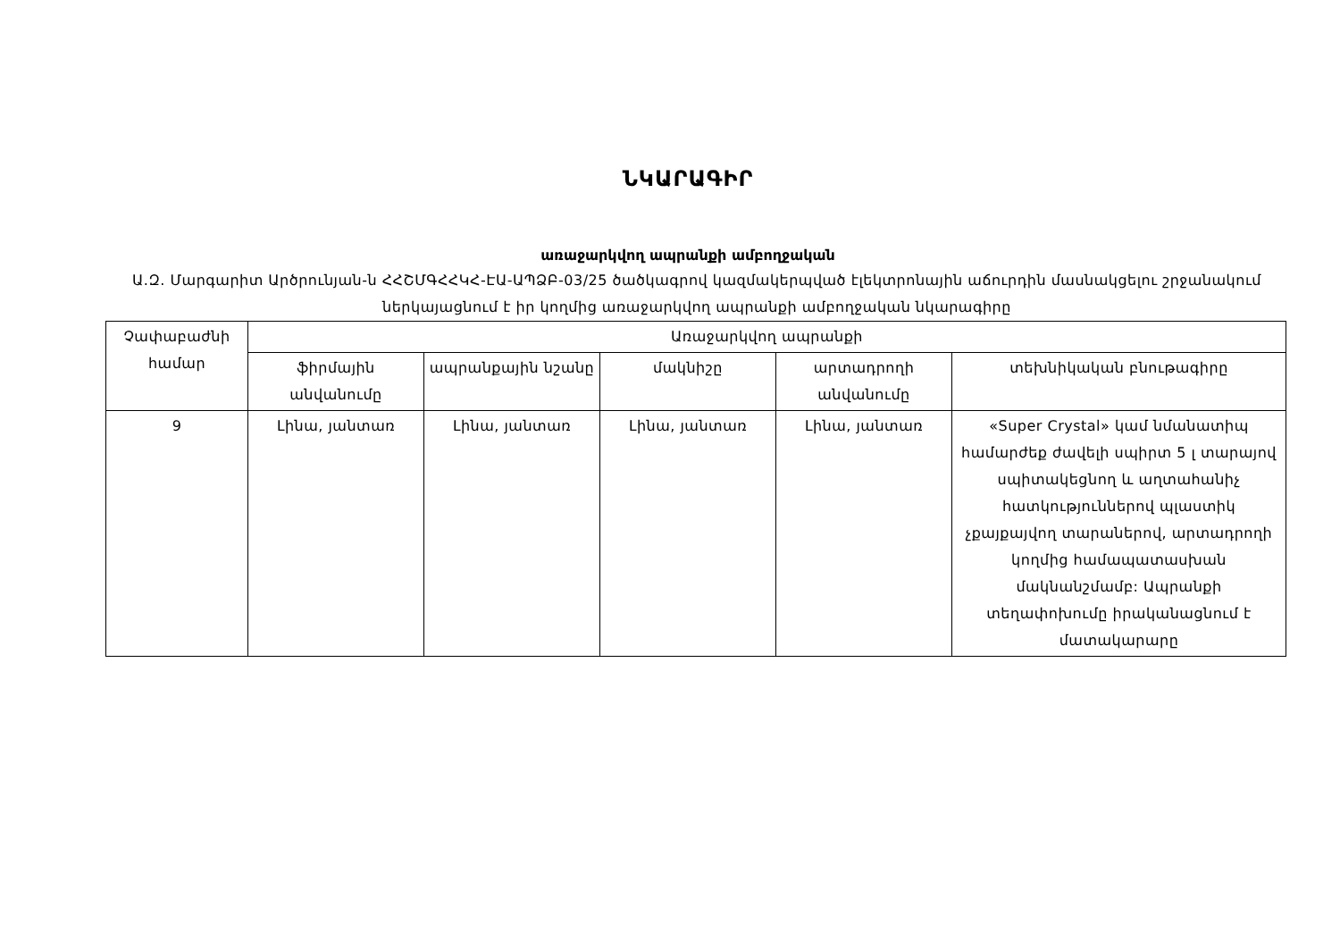ՆԿԱՐԱԳԻՐ
առաջարկվող ապրանքի ամբողջական
Ա.Զ. Մարգարիտ Արծրունյան-ն ՀՀՇՄԳՀՀԿՀ-ԷԱ-ԱՊՁԲ-03/25 ծածկագրով կազմակերպված էլեկտրոնային աճուրդին մասնակցելու շրջանակում ներկայացնում է իր կողմից առաջարկվող ապրանքի ամբողջական նկարագիրը
| Չափաբաժնի համար | Առաջարկվող ապրանքի | | | | |
| --- | --- | --- | --- | --- | --- |
| | ֆիրմային անվանումը | ապրանքային նշանը | մակնիշը | արտադրողի անվանումը | տեխնիկական բնութագիրը |
| 9 | Լինա, յանտառ | Լինա, յանտառ | Լինա, յանտառ | Լինա, յանտառ | «Super Crystal» կամ նմանատիպ համարժեք ժավելի սպիրտ 5 լ տարայով սպիտակեցնող և աղտահանիչ հատկություններով պլաստիկ չքայքայվող տարաներով, արտադրողի կողմից համապատասխան մակնանշմամբ: Ապրանքի տեղափոխումը իրականացնում է մատակարարը |